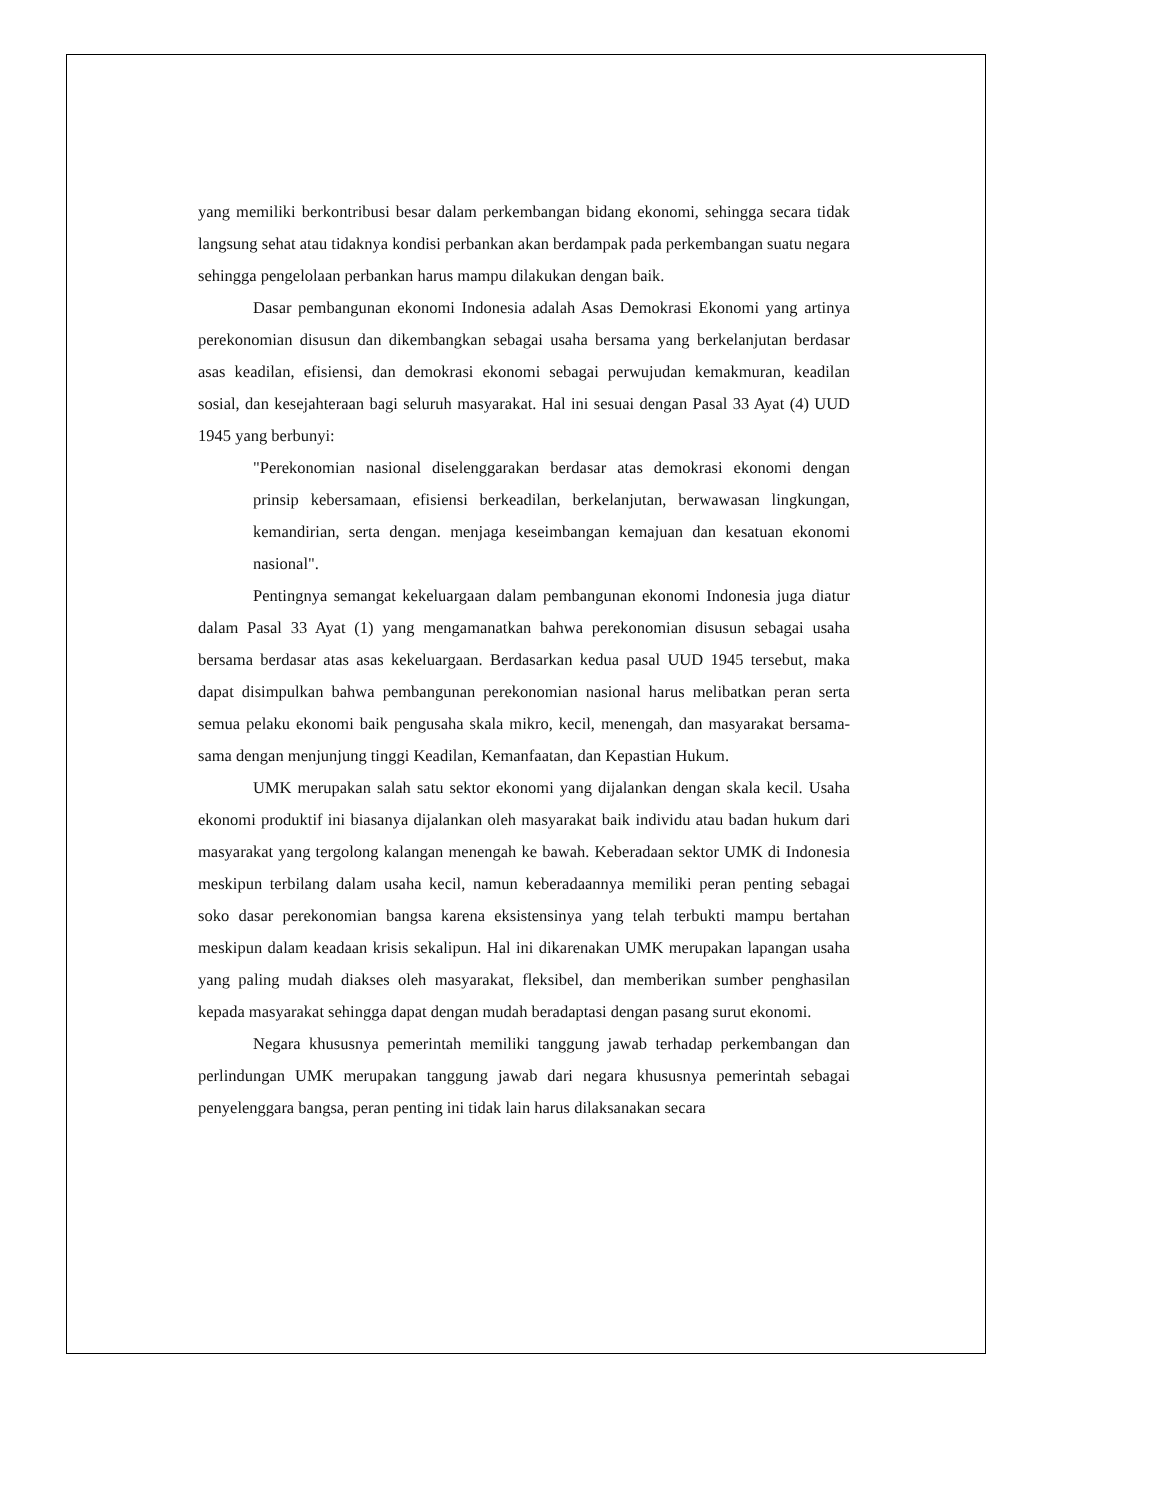yang memiliki berkontribusi besar dalam perkembangan bidang ekonomi, sehingga secara tidak langsung sehat atau tidaknya kondisi perbankan akan berdampak pada perkembangan suatu negara sehingga pengelolaan perbankan harus mampu dilakukan dengan baik.
Dasar pembangunan ekonomi Indonesia adalah Asas Demokrasi Ekonomi yang artinya perekonomian disusun dan dikembangkan sebagai usaha bersama yang berkelanjutan berdasar asas keadilan, efisiensi, dan demokrasi ekonomi sebagai perwujudan kemakmuran, keadilan sosial, dan kesejahteraan bagi seluruh masyarakat. Hal ini sesuai dengan Pasal 33 Ayat (4) UUD 1945 yang berbunyi:
"Perekonomian nasional diselenggarakan berdasar atas demokrasi ekonomi dengan prinsip kebersamaan, efisiensi berkeadilan, berkelanjutan, berwawasan lingkungan, kemandirian, serta dengan. menjaga keseimbangan kemajuan dan kesatuan ekonomi nasional".
Pentingnya semangat kekeluargaan dalam pembangunan ekonomi Indonesia juga diatur dalam Pasal 33 Ayat (1) yang mengamanatkan bahwa perekonomian disusun sebagai usaha bersama berdasar atas asas kekeluargaan. Berdasarkan kedua pasal UUD 1945 tersebut, maka dapat disimpulkan bahwa pembangunan perekonomian nasional harus melibatkan peran serta semua pelaku ekonomi baik pengusaha skala mikro, kecil, menengah, dan masyarakat bersama-sama dengan menjunjung tinggi Keadilan, Kemanfaatan, dan Kepastian Hukum.
UMK merupakan salah satu sektor ekonomi yang dijalankan dengan skala kecil. Usaha ekonomi produktif ini biasanya dijalankan oleh masyarakat baik individu atau badan hukum dari masyarakat yang tergolong kalangan menengah ke bawah. Keberadaan sektor UMK di Indonesia meskipun terbilang dalam usaha kecil, namun keberadaannya memiliki peran penting sebagai soko dasar perekonomian bangsa karena eksistensinya yang telah terbukti mampu bertahan meskipun dalam keadaan krisis sekalipun. Hal ini dikarenakan UMK merupakan lapangan usaha yang paling mudah diakses oleh masyarakat, fleksibel, dan memberikan sumber penghasilan kepada masyarakat sehingga dapat dengan mudah beradaptasi dengan pasang surut ekonomi.
Negara khususnya pemerintah memiliki tanggung jawab terhadap perkembangan dan perlindungan UMK merupakan tanggung jawab dari negara khususnya pemerintah sebagai penyelenggara bangsa, peran penting ini tidak lain harus dilaksanakan secara